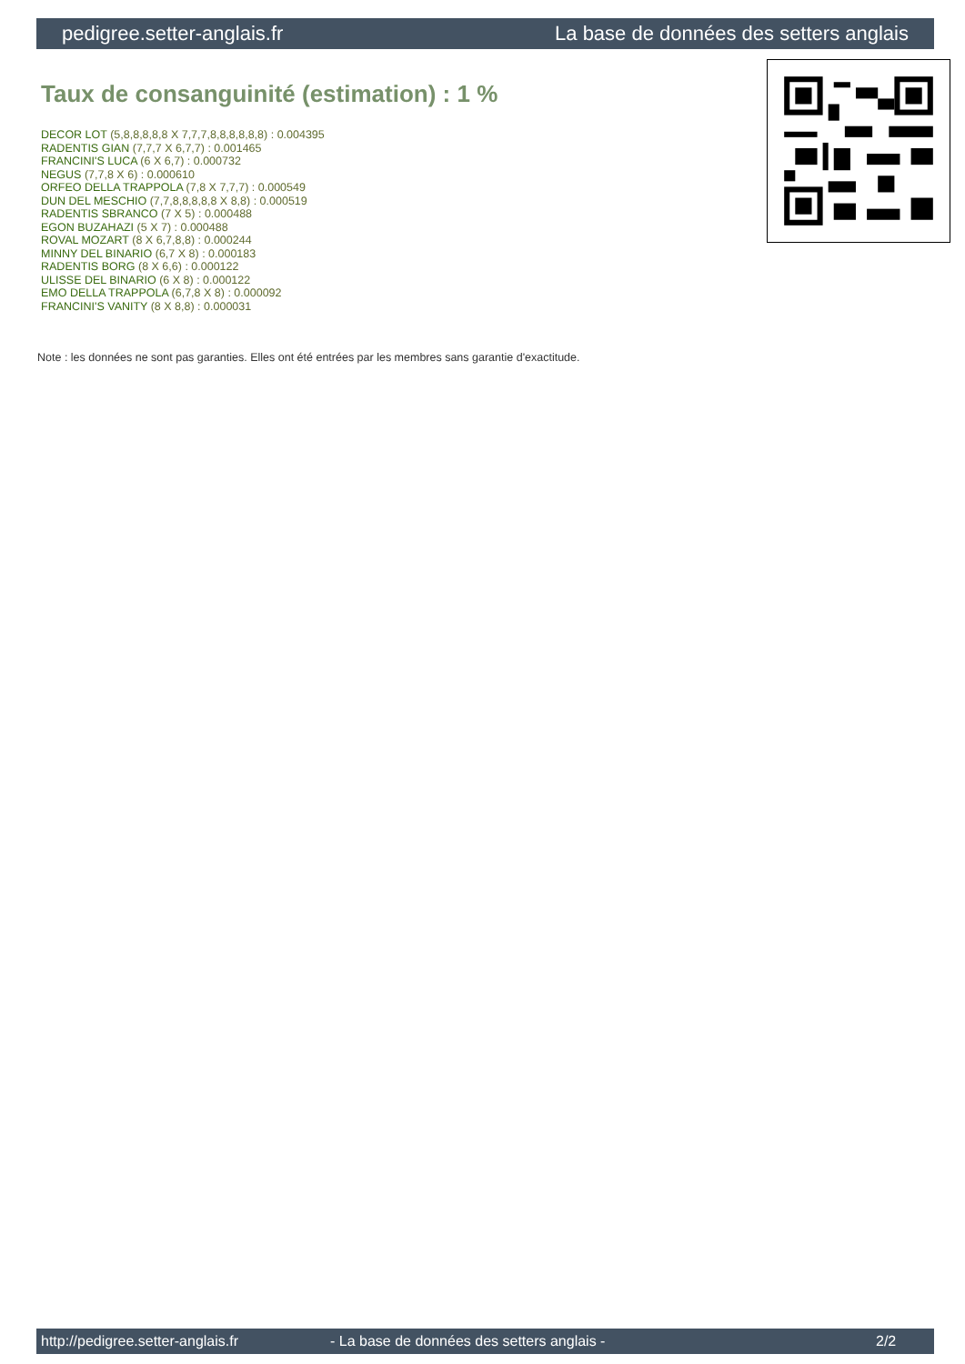pedigree.setter-anglais.fr La base de données des setters anglais
Taux de consanguinité (estimation) : 1 %
DECOR LOT (5,8,8,8,8,8 X 7,7,7,8,8,8,8,8,8) : 0.004395
RADENTIS GIAN (7,7,7 X 6,7,7) : 0.001465
FRANCINI'S LUCA (6 X 6,7) : 0.000732
NEGUS (7,7,8 X 6) : 0.000610
ORFEO DELLA TRAPPOLA (7,8 X 7,7,7) : 0.000549
DUN DEL MESCHIO (7,7,8,8,8,8,8 X 8,8) : 0.000519
RADENTIS SBRANCO (7 X 5) : 0.000488
EGON BUZAHAZI (5 X 7) : 0.000488
ROVAL MOZART (8 X 6,7,8,8) : 0.000244
MINNY DEL BINARIO (6,7 X 8) : 0.000183
RADENTIS BORG (8 X 6,6) : 0.000122
ULISSE DEL BINARIO (6 X 8) : 0.000122
EMO DELLA TRAPPOLA (6,7,8 X 8) : 0.000092
FRANCINI'S VANITY (8 X 8,8) : 0.000031
Note : les données ne sont pas garanties. Elles ont été entrées par les membres sans garantie d'exactitude.
http://pedigree.setter-anglais.fr - La base de données des setters anglais - 2/2